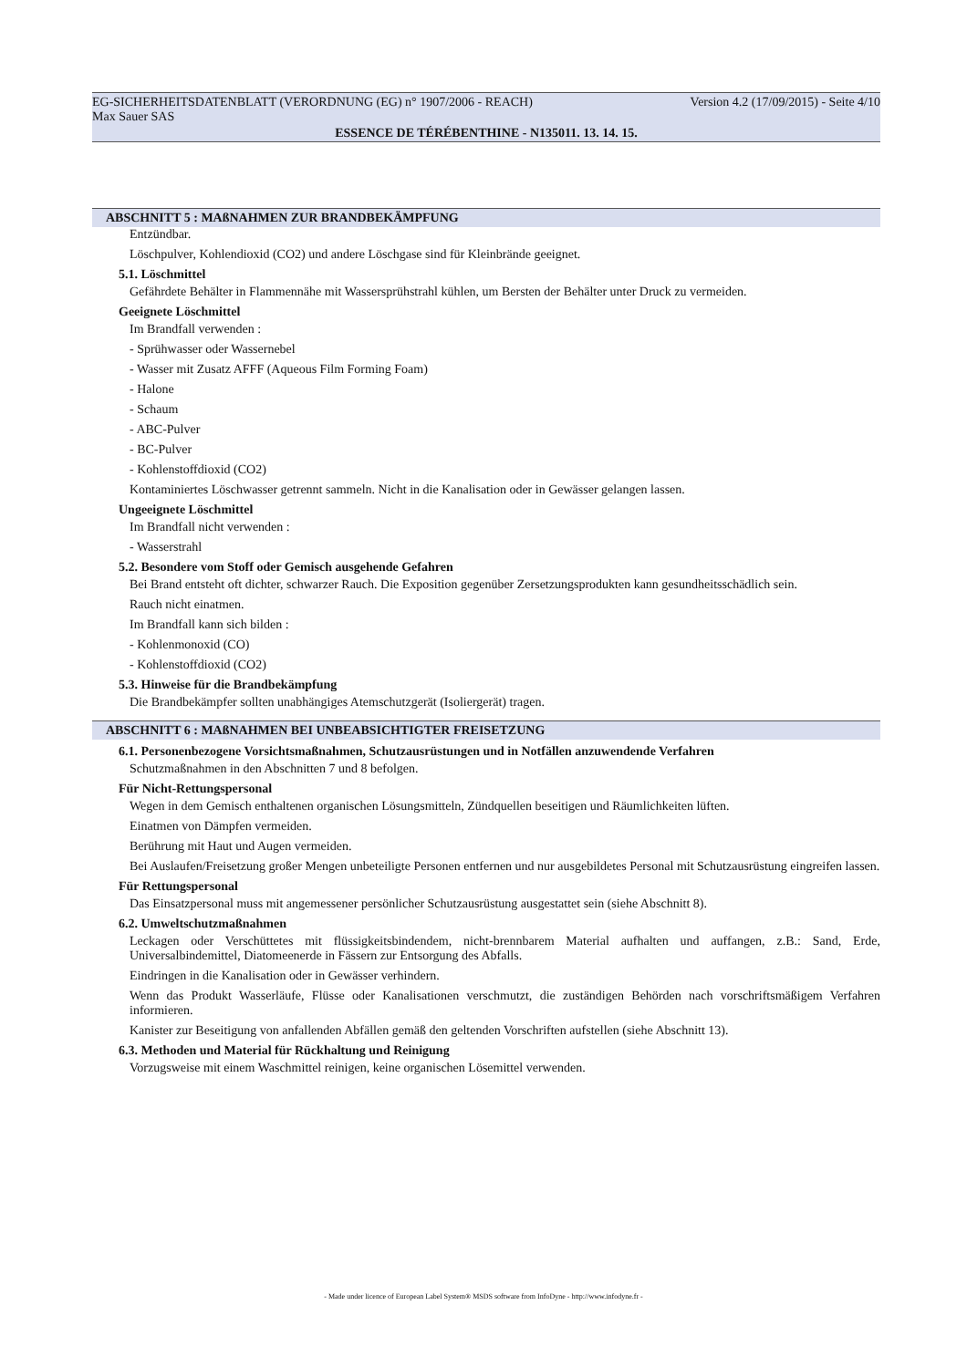EG-SICHERHEITSDATENBLATT (VERORDNUNG (EG) n° 1907/2006 - REACH) Version 4.2 (17/09/2015) - Seite 4/10
Max Sauer SAS
ESSENCE DE TÉRÉBENTHINE - N135011. 13. 14. 15.
ABSCHNITT 5 : MAßNAHMEN ZUR BRANDBEKÄMPFUNG
Entzündbar.
Löschpulver, Kohlendioxid (CO2) und andere Löschgase sind für Kleinbrände geeignet.
5.1. Löschmittel
Gefährdete Behälter in Flammennähe mit Wassersprühstrahl kühlen, um Bersten der Behälter unter Druck zu vermeiden.
Geeignete Löschmittel
Im Brandfall verwenden :
- Sprühwasser oder Wassernebel
- Wasser mit Zusatz AFFF (Aqueous Film Forming Foam)
- Halone
- Schaum
- ABC-Pulver
- BC-Pulver
- Kohlenstoffdioxid (CO2)
Kontaminiertes Löschwasser getrennt sammeln. Nicht in die Kanalisation oder in Gewässer gelangen lassen.
Ungeeignete Löschmittel
Im Brandfall nicht verwenden :
- Wasserstrahl
5.2. Besondere vom Stoff oder Gemisch ausgehende Gefahren
Bei Brand entsteht oft dichter, schwarzer Rauch. Die Exposition gegenüber Zersetzungsprodukten kann gesundheitsschädlich sein.
Rauch nicht einatmen.
Im Brandfall kann sich bilden :
- Kohlenmonoxid (CO)
- Kohlenstoffdioxid (CO2)
5.3. Hinweise für die Brandbekämpfung
Die Brandbekämpfer sollten unabhängiges Atemschutzgerät (Isoliergerät) tragen.
ABSCHNITT 6 : MAßNAHMEN BEI UNBEABSICHTIGTER FREISETZUNG
6.1. Personenbezogene Vorsichtsmaßnahmen, Schutzausrüstungen und in Notfällen anzuwendende Verfahren
Schutzmaßnahmen in den Abschnitten 7 und 8 befolgen.
Für Nicht-Rettungspersonal
Wegen in dem Gemisch enthaltenen organischen Lösungsmitteln, Zündquellen beseitigen und Räumlichkeiten lüften.
Einatmen von Dämpfen vermeiden.
Berührung mit Haut und Augen vermeiden.
Bei Auslaufen/Freisetzung großer Mengen unbeteiligte Personen entfernen und nur ausgebildetes Personal mit Schutzausrüstung eingreifen lassen.
Für Rettungspersonal
Das Einsatzpersonal muss mit angemessener persönlicher Schutzausrüstung ausgestattet sein (siehe Abschnitt 8).
6.2. Umweltschutzmaßnahmen
Leckagen oder Verschüttetes mit flüssigkeitsbindendem, nicht-brennbarem Material aufhalten und auffangen, z.B.: Sand, Erde, Universalbindemittel, Diatomeenerde in Fässern zur Entsorgung des Abfalls.
Eindringen in die Kanalisation oder in Gewässer verhindern.
Wenn das Produkt Wasserläufe, Flüsse oder Kanalisationen verschmutzt, die zuständigen Behörden nach vorschriftsmäßigem Verfahren informieren.
Kanister zur Beseitigung von anfallenden Abfällen gemäß den geltenden Vorschriften aufstellen (siehe Abschnitt 13).
6.3. Methoden und Material für Rückhaltung und Reinigung
Vorzugsweise mit einem Waschmittel reinigen, keine organischen Lösemittel verwenden.
- Made under licence of European Label System® MSDS software from InfoDyne - http://www.infodyne.fr -